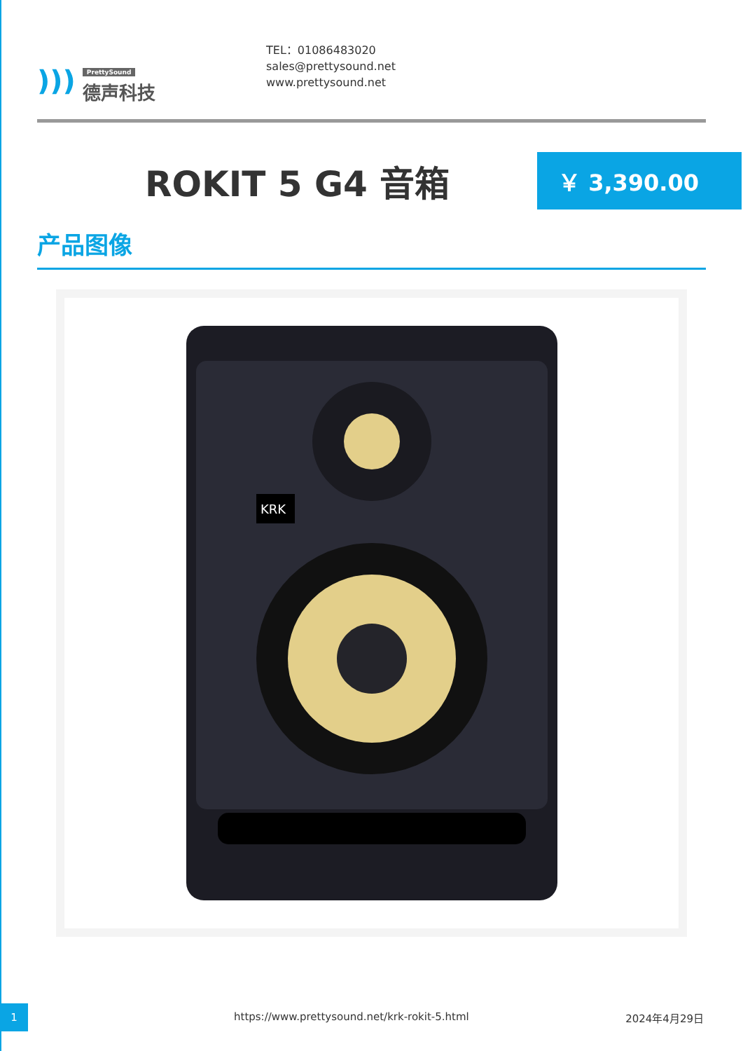)))
PrettySound
德声科技
TEL：01086483020
sales@prettysound.net
www.prettysound.net
ROKIT 5 G4 音箱
￥ 3,390.00
产品图像
KRK
1
https://www.prettysound.net/krk-rokit-5.html
2024年4月29日